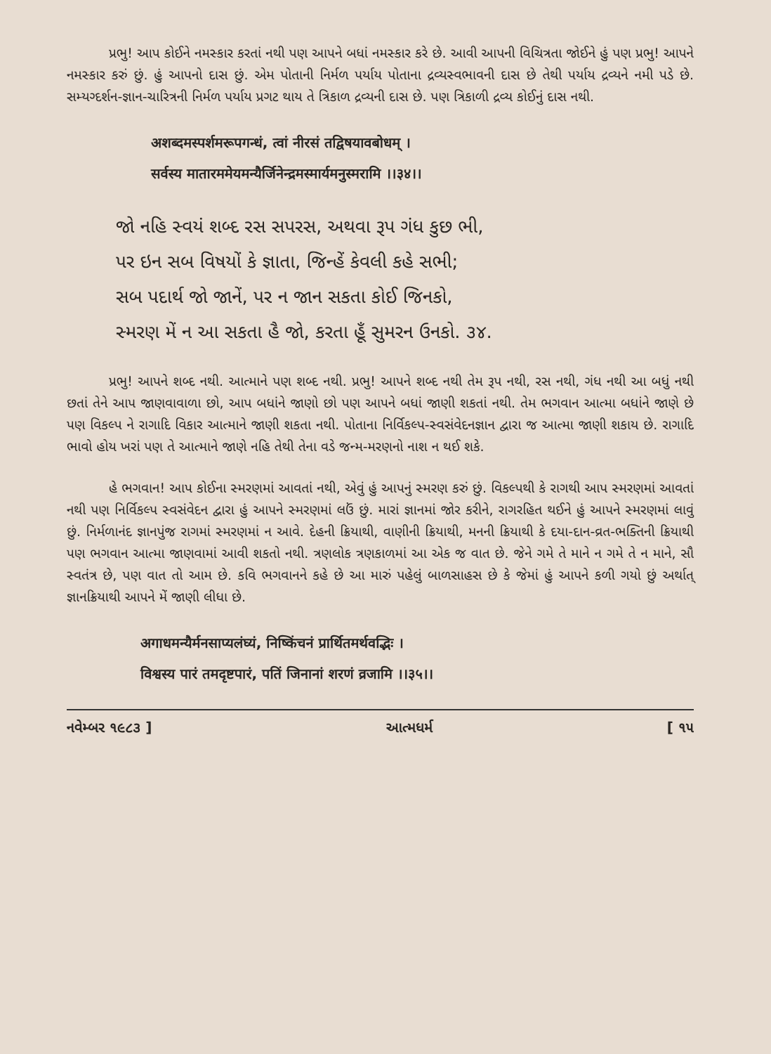પ્રભુ! આપ કોઈને નમસ્કાર કરતાં નથી પણ આપને બધાં નમસ્કાર કરે છે. આવી આપની વિચિત્રતા જોઈને હું પણ પ્રભુ! આપને નમસ્કાર કરું છું. હું આપનો દાસ છું. એમ પોતાની નિર્મળ પર્યાય પોતાના દ્રવ્યસ્વભાવની દાસ છે તેથી પર્યાય દ્રવ્યને નમી પડે છે. સમ્યગ્દર્શન-જ્ઞાન-ચારિત્રની નિર્મળ પર્યાય પ્રગટ થાય તે ત્રિકાળ દ્રવ્યની દાસ છે. પણ ત્રિકાળી દ્રવ્ય કોઈનું દાસ નથી.
अशब्दमस्पर्शमरूपगन्धं, त्वां नीरसं तद्विषयावबोधम् ।
सर्वस्य मातारममेयमन्यैर्जिनेन्द्रमस्मार्यमनुस्मरामि ।।३४।।
જો નહિ સ્વયં શબ્દ રસ સપરસ, અથવા રૂપ ગંધ કુછ ભી,
પર ઇન સબ વિષયોં કે જ્ઞાતા, જિન્હેં કેવલી કહે સભી;
સબ પદાર્થ જો જાનેં, પર ન જાન સકતા કોઈ જિનકો,
સ્મરણ મેં ન આ સકતા હૈ જો, કરતા હૂઁ સુમરન ઉનકો. ૩૪.
પ્રભુ! આપને શબ્દ નથી. આત્માને પણ શબ્દ નથી. પ્રભુ! આપને શબ્દ નથી તેમ રૂપ નથી, રસ નથી, ગંધ નથી આ બધું નથી છતાં તેને આપ જાણવાવાળા છો, આપ બધાંને જાણો છો પણ આપને બધાં જાણી શકતાં નથી. તેમ ભગવાન આત્મા બધાંને જાણે છે પણ વિકલ્પ ને રાગાદિ વિકાર આત્માને જાણી શકતા નથી. પોતાના નિર્વિકલ્પ-સ્વસંવેદનજ્ઞાન દ્વારા જ આત્મા જાણી શકાય છે. રાગાદિ ભાવો હોય ખરાં પણ તે આત્માને જાણે નહિ તેથી તેના વડે જન્મ-મરણનો નાશ ન થઈ શકે.
હે ભગવાન! આપ કોઈના સ્મરણમાં આવતાં નથી, એવું હું આપનું સ્મરણ કરું છું. વિકલ્પથી કે રાગથી આપ સ્મરણમાં આવતાં નથી પણ નિર્વિકલ્પ સ્વસંવેદન દ્વારા હું આપને સ્મરણમાં લઉં છું. મારાં જ્ઞાનમાં જોર કરીને, રાગરહિત થઈને હું આપને સ્મરણમાં લાવું છું. નિર્મળાનંદ જ્ઞાનપુંજ રાગમાં સ્મરણમાં ન આવે. દેહની ક્રિયાથી, વાણીની ક્રિયાથી, મનની ક્રિયાથી કે દયા-દાન-વ્રત-ભક્તિની ક્રિયાથી પણ ભગવાન આત્મા જાણવામાં આવી શકતો નથી. ત્રણલોક ત્રણકાળમાં આ એક જ વાત છે. જેને ગમે તે માને ન ગમે તે ન માને, સૌ સ્વતંત્ર છે, પણ વાત તો આમ છે. કવિ ભગવાનને કહે છે આ મારું પહેલું બાળસાહસ છે કે જેમાં હું આપને કળી ગયો છું અર્થાત્ જ્ઞાનક્રિયાથી આપને મેં જાણી લીધા છે.
अगाधमन्यैर्मनसाप्यलंघ्यं, निष्किंचनं प्रार्थितमर्थवद्भिः ।
विश्वस्य पारं तमदृष्टपारं, पतिं जिनानां शरणं व्रजामि ।।३५।।
નવેમ્બર ૧૯૮૩ ] આત્મધર્મ [ ૧૫